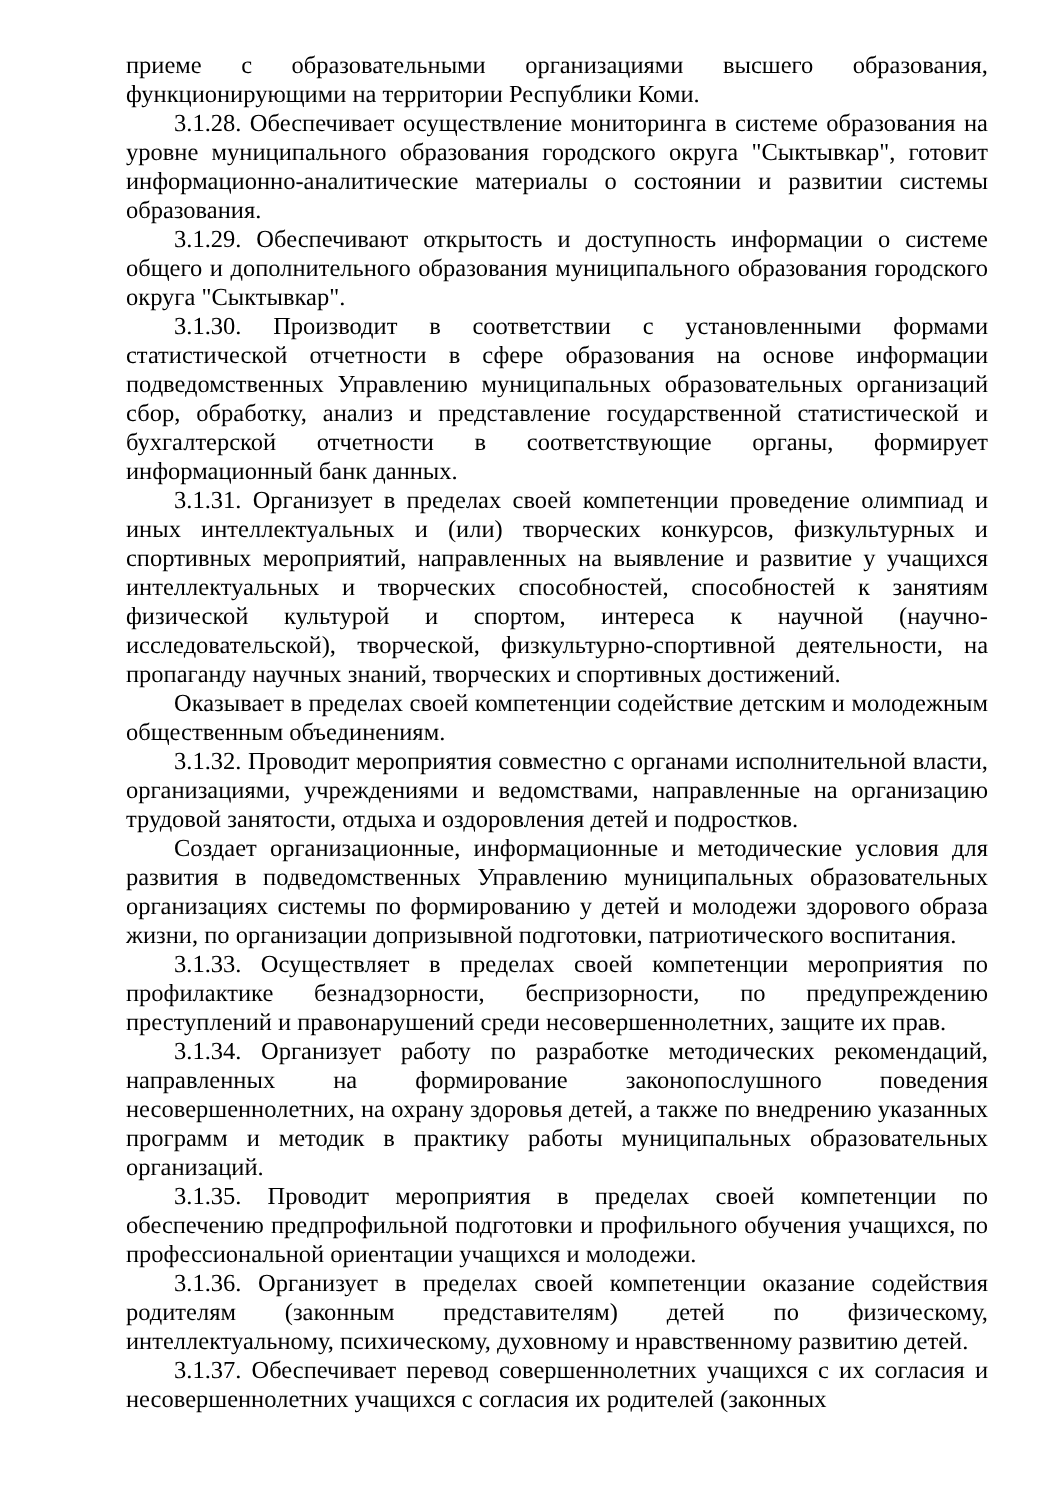приеме с образовательными организациями высшего образования, функционирующими на территории Республики Коми.
3.1.28. Обеспечивает осуществление мониторинга в системе образования на уровне муниципального образования городского округа "Сыктывкар", готовит информационно-аналитические материалы о состоянии и развитии системы образования.
3.1.29. Обеспечивают открытость и доступность информации о системе общего и дополнительного образования муниципального образования городского округа "Сыктывкар".
3.1.30. Производит в соответствии с установленными формами статистической отчетности в сфере образования на основе информации подведомственных Управлению муниципальных образовательных организаций сбор, обработку, анализ и представление государственной статистической и бухгалтерской отчетности в соответствующие органы, формирует информационный банк данных.
3.1.31. Организует в пределах своей компетенции проведение олимпиад и иных интеллектуальных и (или) творческих конкурсов, физкультурных и спортивных мероприятий, направленных на выявление и развитие у учащихся интеллектуальных и творческих способностей, способностей к занятиям физической культурой и спортом, интереса к научной (научно-исследовательской), творческой, физкультурно-спортивной деятельности, на пропаганду научных знаний, творческих и спортивных достижений.
Оказывает в пределах своей компетенции содействие детским и молодежным общественным объединениям.
3.1.32. Проводит мероприятия совместно с органами исполнительной власти, организациями, учреждениями и ведомствами, направленные на организацию трудовой занятости, отдыха и оздоровления детей и подростков.
Создает организационные, информационные и методические условия для развития в подведомственных Управлению муниципальных образовательных организациях системы по формированию у детей и молодежи здорового образа жизни, по организации допризывной подготовки, патриотического воспитания.
3.1.33. Осуществляет в пределах своей компетенции мероприятия по профилактике безнадзорности, беспризорности, по предупреждению преступлений и правонарушений среди несовершеннолетних, защите их прав.
3.1.34. Организует работу по разработке методических рекомендаций, направленных на формирование законопослушного поведения несовершеннолетних, на охрану здоровья детей, а также по внедрению указанных программ и методик в практику работы муниципальных образовательных организаций.
3.1.35. Проводит мероприятия в пределах своей компетенции по обеспечению предпрофильной подготовки и профильного обучения учащихся, по профессиональной ориентации учащихся и молодежи.
3.1.36. Организует в пределах своей компетенции оказание содействия родителям (законным представителям) детей по физическому, интеллектуальному, психическому, духовному и нравственному развитию детей.
3.1.37. Обеспечивает перевод совершеннолетних учащихся с их согласия и несовершеннолетних учащихся с согласия их родителей (законных